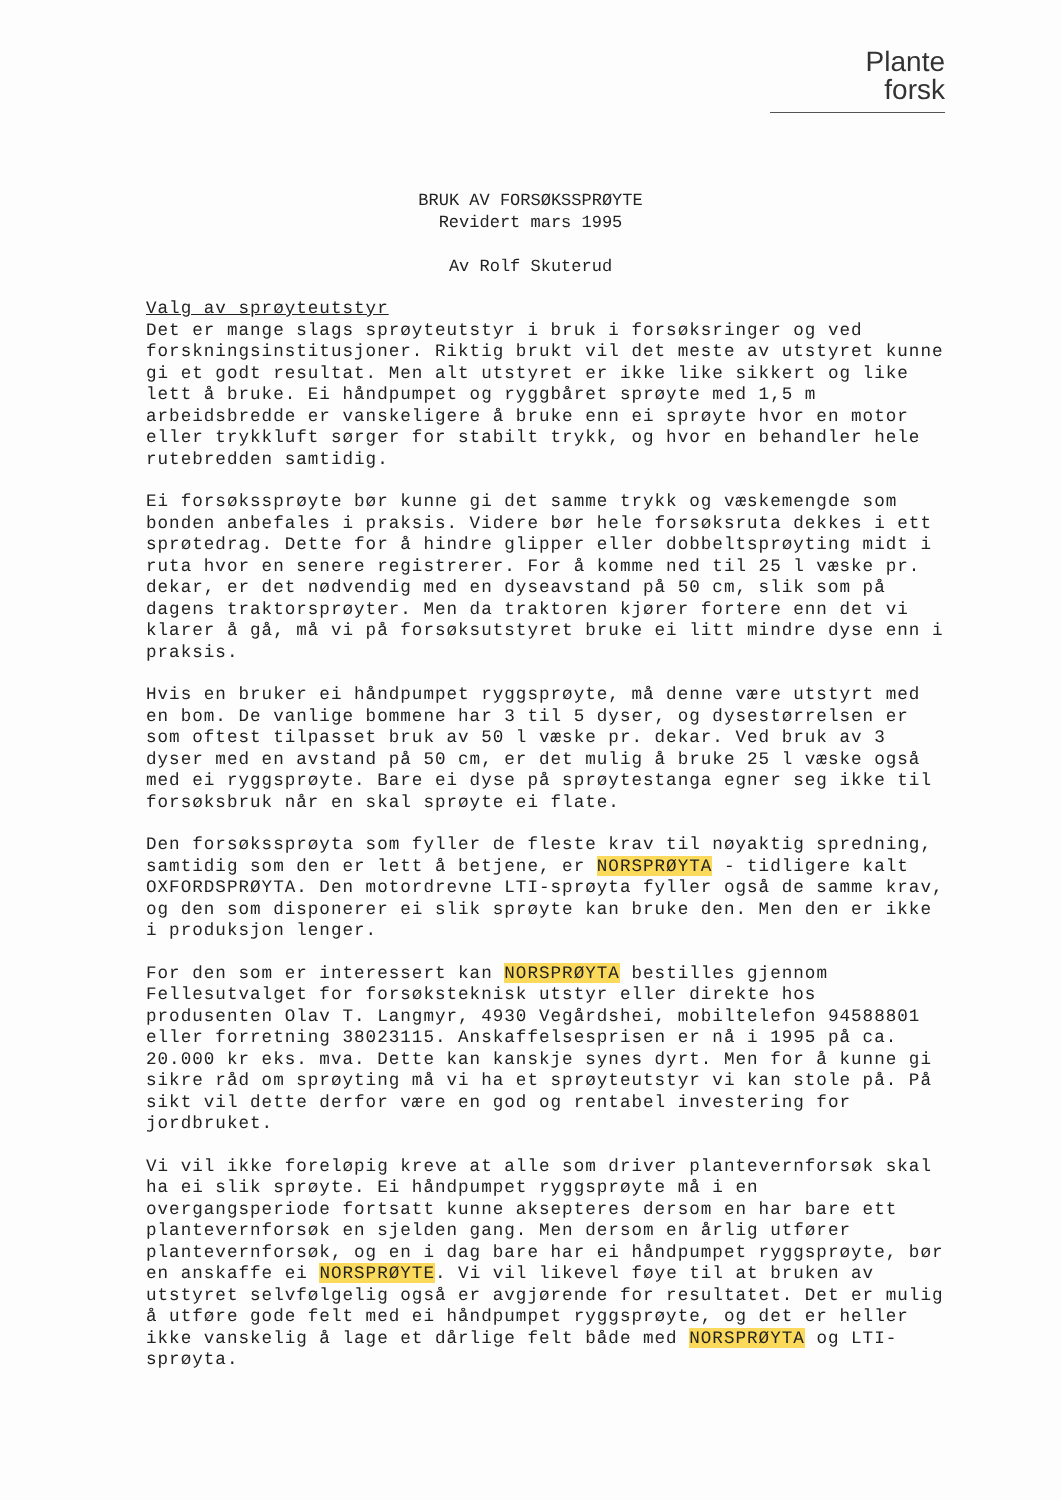Plante
forsk
BRUK AV FORSØKSSPRØYTE
Revidert mars 1995
Av Rolf Skuterud
Valg av sprøyteutstyr
Det er mange slags sprøyteutstyr i bruk i forsøksringer og ved forskningsinstitusjoner. Riktig brukt vil det meste av utstyret kunne gi et godt resultat. Men alt utstyret er ikke like sikkert og like lett å bruke. Ei håndpumpet og ryggbåret sprøyte med 1,5 m arbeidsbredde er vanskeligere å bruke enn ei sprøyte hvor en motor eller trykkluft sørger for stabilt trykk, og hvor en behandler hele rutebredden samtidig.
Ei forsøkssprøyte bør kunne gi det samme trykk og væskemengde som bonden anbefales i praksis. Videre bør hele forsøksruta dekkes i ett sprøtedrag. Dette for å hindre glipper eller dobbeltsprøyting midt i ruta hvor en senere registrerer. For å komme ned til 25 l væske pr. dekar, er det nødvendig med en dyseavstand på 50 cm, slik som på dagens traktorsprøyter. Men da traktoren kjører fortere enn det vi klarer å gå, må vi på forsøksutstyret bruke ei litt mindre dyse enn i praksis.
Hvis en bruker ei håndpumpet ryggsprøyte, må denne være utstyrt med en bom. De vanlige bommene har 3 til 5 dyser, og dysestørrelsen er som oftest tilpasset bruk av 50 l væske pr. dekar. Ved bruk av 3 dyser med en avstand på 50 cm, er det mulig å bruke 25 l væske også med ei ryggsprøyte. Bare ei dyse på sprøytestanga egner seg ikke til forsøksbruk når en skal sprøyte ei flate.
Den forsøkssprøyta som fyller de fleste krav til nøyaktig spredning, samtidig som den er lett å betjene, er NORSPRØYTA - tidligere kalt OXFORDSPRØYTA. Den motordrevne LTI-sprøyta fyller også de samme krav, og den som disponerer ei slik sprøyte kan bruke den. Men den er ikke i produksjon lenger.
For den som er interessert kan NORSPRØYTA bestilles gjennom Fellesutvalget for forsøksteknisk utstyr eller direkte hos produsenten Olav T. Langmyr, 4930 Vegårdshei, mobiltelefon 94588801 eller forretning 38023115. Anskaffelsesprisen er nå i 1995 på ca. 20.000 kr eks. mva. Dette kan kanskje synes dyrt. Men for å kunne gi sikre råd om sprøyting må vi ha et sprøyteutstyr vi kan stole på. På sikt vil dette derfor være en god og rentabel investering for jordbruket.
Vi vil ikke foreløpig kreve at alle som driver plantevernforsøk skal ha ei slik sprøyte. Ei håndpumpet ryggsprøyte må i en overgangsperiode fortsatt kunne aksepteres dersom en har bare ett plantevernforsøk en sjelden gang. Men dersom en årlig utfører plantevernforsøk, og en i dag bare har ei håndpumpet ryggsprøyte, bør en anskaffe ei NORSPRØYTE. Vi vil likevel føye til at bruken av utstyret selvfølgelig også er avgjørende for resultatet. Det er mulig å utføre gode felt med ei håndpumpet ryggsprøyte, og det er heller ikke vanskelig å lage et dårlige felt både med NORSPRØYTA og LTI-sprøyta.